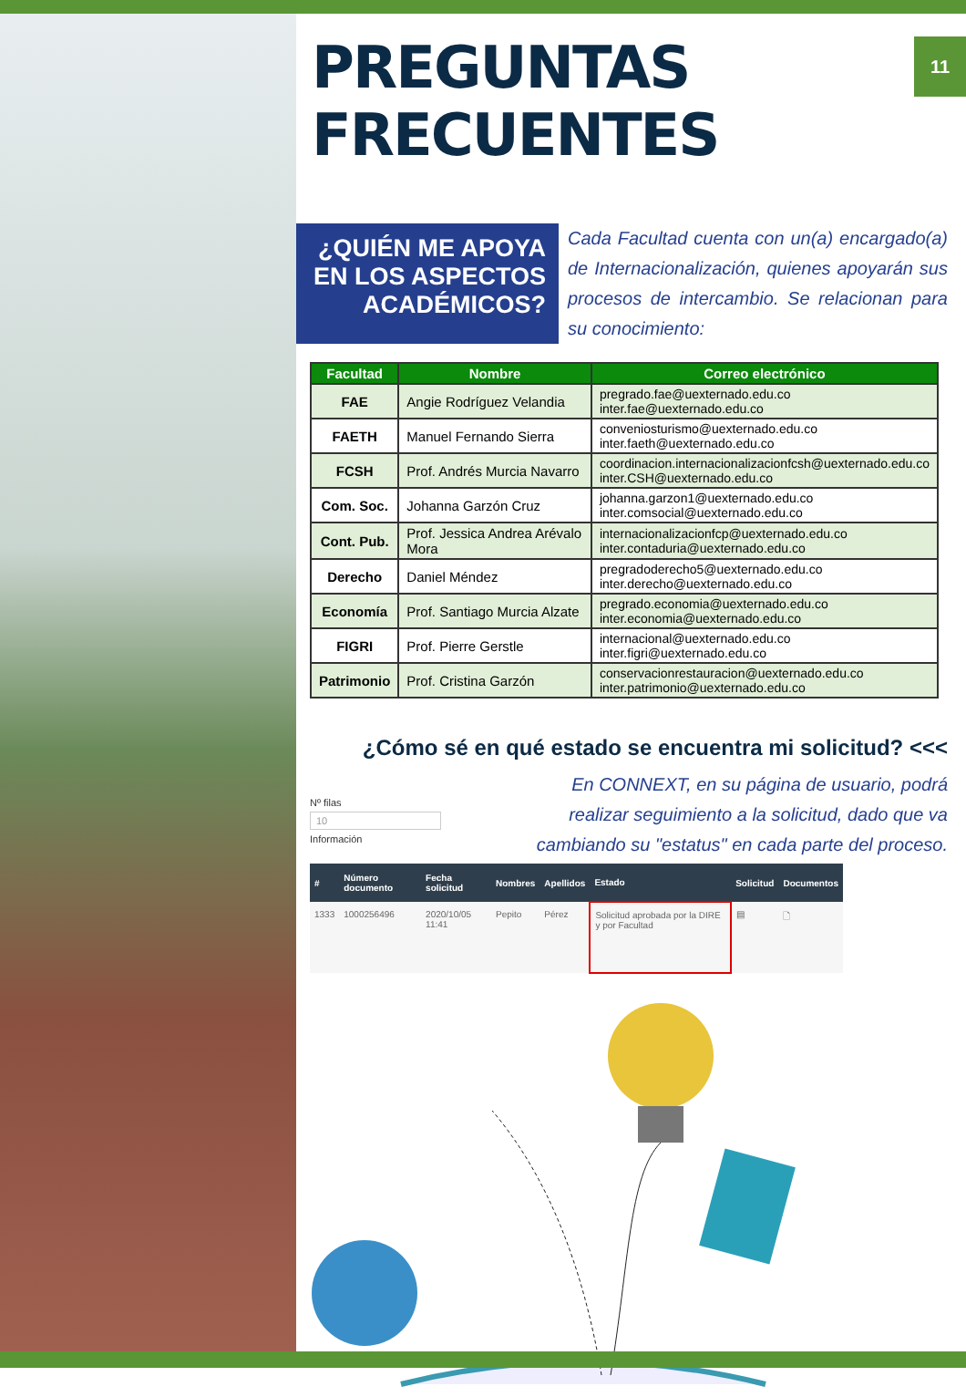11
PREGUNTAS FRECUENTES
¿QUIÉN ME APOYA EN LOS ASPECTOS ACADÉMICOS?
Cada Facultad cuenta con un(a) encargado(a) de Internacionalización, quienes apoyarán sus procesos de intercambio. Se relacionan para su conocimiento:
| Facultad | Nombre | Correo electrónico |
| --- | --- | --- |
| FAE | Angie Rodríguez Velandia | pregrado.fae@uexternado.edu.co inter.fae@uexternado.edu.co |
| FAETH | Manuel Fernando Sierra | conveniosturismo@uexternado.edu.co inter.faeth@uexternado.edu.co |
| FCSH | Prof. Andrés Murcia Navarro | coordinacion.internacionalizacionfcsh@uexternado.edu.co inter.CSH@uexternado.edu.co |
| Com. Soc. | Johanna Garzón Cruz | johanna.garzon1@uexternado.edu.co inter.comsocial@uexternado.edu.co |
| Cont. Pub. | Prof. Jessica Andrea Arévalo Mora | internacionalizacionfcp@uexternado.edu.co inter.contaduria@uexternado.edu.co |
| Derecho | Daniel Méndez | pregradoderecho5@uexternado.edu.co inter.derecho@uexternado.edu.co |
| Economía | Prof. Santiago Murcia Alzate | pregrado.economia@uexternado.edu.co inter.economia@uexternado.edu.co |
| FIGRI | Prof. Pierre Gerstle | internacional@uexternado.edu.co inter.figri@uexternado.edu.co |
| Patrimonio | Prof. Cristina Garzón | conservacionrestauracion@uexternado.edu.co inter.patrimonio@uexternado.edu.co |
¿Cómo sé en qué estado se encuentra mi solicitud? <<<
Nº filas
10
Información
En CONNEXT, en su página de usuario, podrá realizar seguimiento a la solicitud, dado que va cambiando su "estatus" en cada parte del proceso.
| # | Número documento | Fecha solicitud | Nombres | Apellidos | Estado | Solicitud | Documentos |
| --- | --- | --- | --- | --- | --- | --- | --- |
| 1333 | 1000256496 | 2020/10/05 11:41 | Pepito | Pérez | Solicitud aprobada por la DIRE y por Facultad | ▤ | 🗋 |